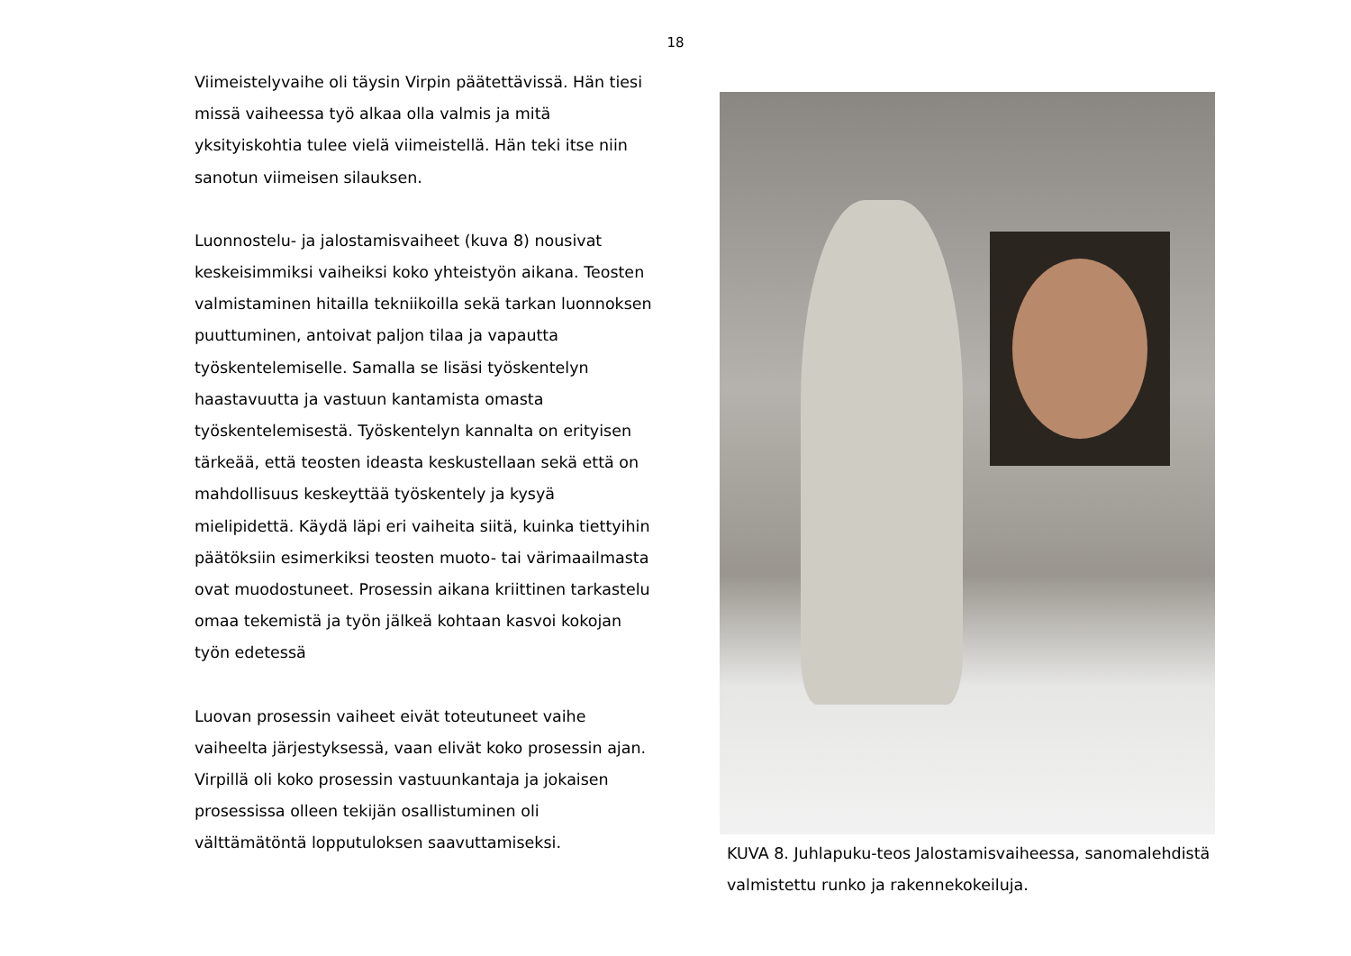18
Viimeistelyvaihe oli täysin Virpin päätettävissä. Hän tiesi missä vaiheessa työ alkaa olla valmis ja mitä yksityiskohtia tulee vielä viimeistellä. Hän teki itse niin sanotun viimeisen silauksen.
Luonnostelu- ja jalostamisvaiheet (kuva 8) nousivat keskeisimmiksi vaiheiksi koko yhteistyön aikana. Teosten valmistaminen hitailla tekniikoilla sekä tarkan luonnoksen puuttuminen, antoivat paljon tilaa ja vapautta työskentelemiselle. Samalla se lisäsi työskentelyn haastavuutta ja vastuun kantamista omasta työskentelemisestä. Työskentelyn kannalta on erityisen tärkeää, että teosten ideasta keskustellaan sekä että on mahdollisuus keskeyttää työskentely ja kysyä mielipidettä. Käydä läpi eri vaiheita siitä, kuinka tiettyihin päätöksiin esimerkiksi teosten muoto- tai värimaailmasta ovat muodostuneet. Prosessin aikana kriittinen tarkastelu omaa tekemistä ja työn jälkeä kohtaan kasvoi kokojan työn edetessä
Luovan prosessin vaiheet eivät toteutuneet vaihe vaiheelta järjestyksessä, vaan elivät koko prosessin ajan. Virpillä oli koko prosessin vastuunkantaja ja jokaisen prosessissa olleen tekijän osallistuminen oli välttämätöntä lopputuloksen saavuttamiseksi.
KUVA 8. Juhlapuku-teos Jalostamisvaiheessa, sanomalehdistä valmistettu runko ja rakennekokeiluja.